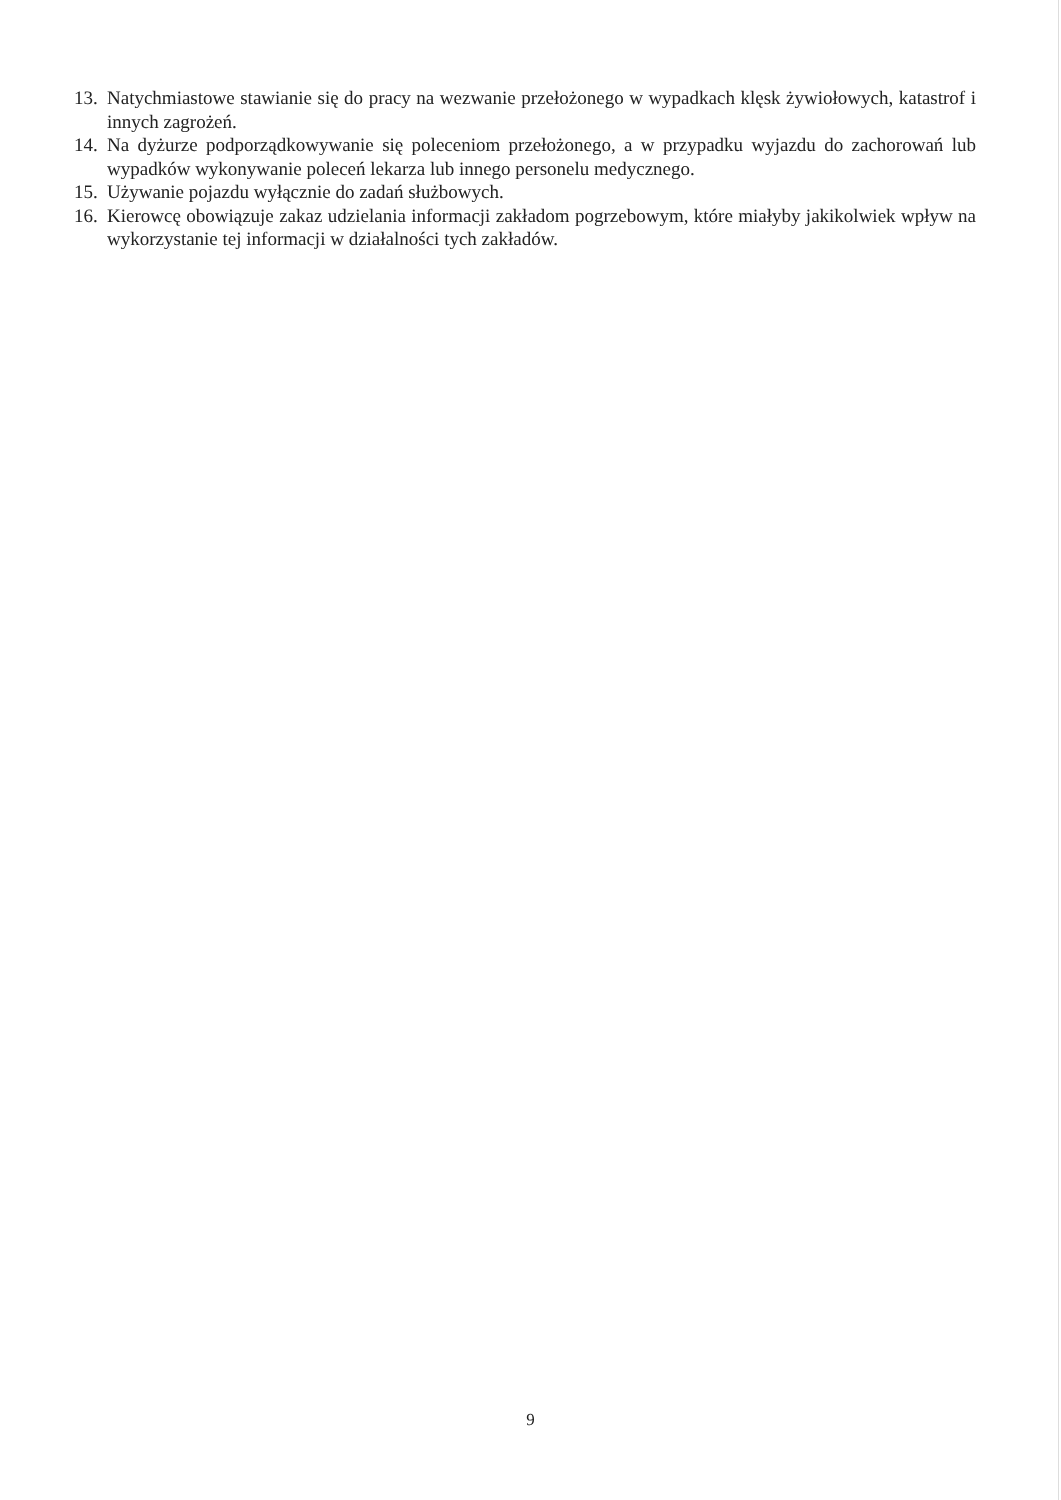13. Natychmiastowe stawianie się do pracy na wezwanie przełożonego w wypadkach klęsk żywiołowych, katastrof i innych zagrożeń.
14. Na dyżurze podporządkowywanie się poleceniom przełożonego, a w przypadku wyjazdu do zachorowań lub wypadków wykonywanie poleceń lekarza lub innego personelu medycznego.
15. Używanie pojazdu wyłącznie do zadań służbowych.
16. Kierowcę obowiązuje zakaz udzielania informacji zakładom pogrzebowym, które miałyby jakikolwiek wpływ na wykorzystanie tej informacji w działalności tych zakładów.
9